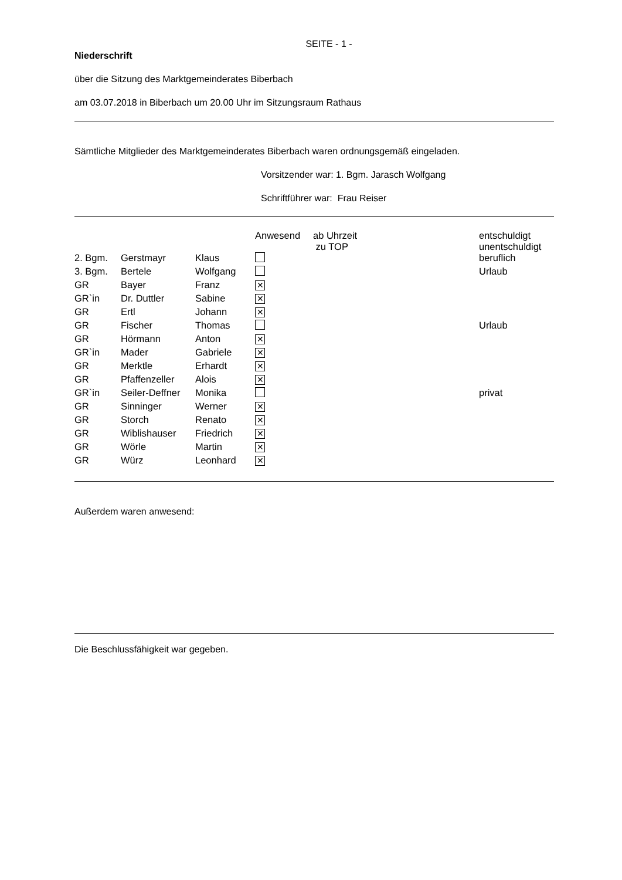SEITE - 1 -
Niederschrift
über die Sitzung des Marktgemeinderates Biberbach
am 03.07.2018 in Biberbach um 20.00 Uhr im Sitzungsraum Rathaus
Sämtliche Mitglieder des Marktgemeinderates Biberbach waren ordnungsgemäß eingeladen.
Vorsitzender war: 1. Bgm. Jarasch Wolfgang
Schriftführer war: Frau Reiser
| | | | Anwesend | ab Uhrzeit zu TOP | entschuldigt unentschuldigt |
| --- | --- | --- | --- | --- | --- |
| 2. Bgm. | Gerstmayr | Klaus | | | beruflich |
| 3. Bgm. | Bertele | Wolfgang | | | Urlaub |
| GR | Bayer | Franz | ✕ | | |
| GR`in | Dr. Duttler | Sabine | ✕ | | |
| GR | Ertl | Johann | ✕ | | |
| GR | Fischer | Thomas | | | Urlaub |
| GR | Hörmann | Anton | ✕ | | |
| GR`in | Mader | Gabriele | ✕ | | |
| GR | Merktle | Erhardt | ✕ | | |
| GR | Pfaffenzeller | Alois | ✕ | | |
| GR`in | Seiler-Deffner | Monika | | | privat |
| GR | Sinninger | Werner | ✕ | | |
| GR | Storch | Renato | ✕ | | |
| GR | Wiblishauser | Friedrich | ✕ | | |
| GR | Wörle | Martin | ✕ | | |
| GR | Würz | Leonhard | ✕ | | |
Außerdem waren anwesend:
Die Beschlussfähigkeit war gegeben.